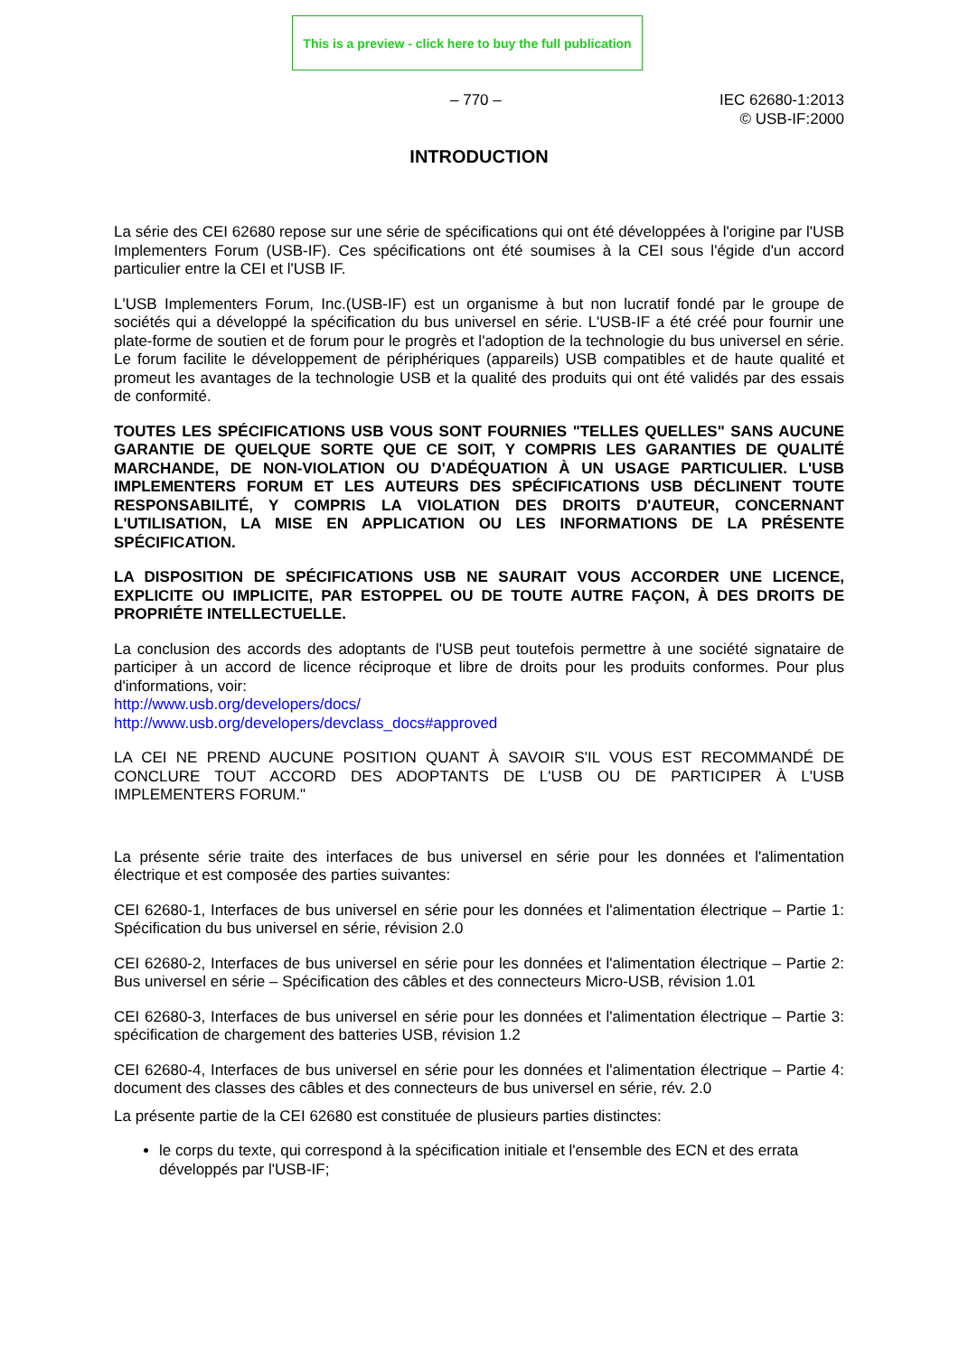This is a preview - click here to buy the full publication
– 770 – IEC 62680-1:2013
© USB-IF:2000
INTRODUCTION
La série des CEI 62680 repose sur une série de spécifications qui ont été développées à l'origine par l'USB Implementers Forum (USB-IF). Ces spécifications ont été soumises à la CEI sous l'égide d'un accord particulier entre la CEI et l'USB IF.
L'USB Implementers Forum, Inc.(USB-IF) est un organisme à but non lucratif fondé par le groupe de sociétés qui a développé la spécification du bus universel en série. L'USB-IF a été créé pour fournir une plate-forme de soutien et de forum pour le progrès et l'adoption de la technologie du bus universel en série. Le forum facilite le développement de périphériques (appareils) USB compatibles et de haute qualité et promeut les avantages de la technologie USB et la qualité des produits qui ont été validés par des essais de conformité.
TOUTES LES SPÉCIFICATIONS USB VOUS SONT FOURNIES "TELLES QUELLES" SANS AUCUNE GARANTIE DE QUELQUE SORTE QUE CE SOIT, Y COMPRIS LES GARANTIES DE QUALITÉ MARCHANDE, DE NON-VIOLATION OU D'ADÉQUATION À UN USAGE PARTICULIER. L'USB IMPLEMENTERS FORUM ET LES AUTEURS DES SPÉCIFICATIONS USB DÉCLINENT TOUTE RESPONSABILITÉ, Y COMPRIS LA VIOLATION DES DROITS D'AUTEUR, CONCERNANT L'UTILISATION, LA MISE EN APPLICATION OU LES INFORMATIONS DE LA PRÉSENTE SPÉCIFICATION.
LA DISPOSITION DE SPÉCIFICATIONS USB NE SAURAIT VOUS ACCORDER UNE LICENCE, EXPLICITE OU IMPLICITE, PAR ESTOPPEL OU DE TOUTE AUTRE FAÇON, À DES DROITS DE PROPRIÉTE INTELLECTUELLE.
La conclusion des accords des adoptants de l'USB peut toutefois permettre à une société signataire de participer à un accord de licence réciproque et libre de droits pour les produits conformes. Pour plus d'informations, voir:
http://www.usb.org/developers/docs/
http://www.usb.org/developers/devclass_docs#approved
LA CEI NE PREND AUCUNE POSITION QUANT À SAVOIR S'IL VOUS EST RECOMMANDÉ DE CONCLURE TOUT ACCORD DES ADOPTANTS DE L'USB OU DE PARTICIPER À L'USB IMPLEMENTERS FORUM."
La présente série traite des interfaces de bus universel en série pour les données et l'alimentation électrique et est composée des parties suivantes:
CEI 62680-1, Interfaces de bus universel en série pour les données et l'alimentation électrique – Partie 1: Spécification du bus universel en série, révision 2.0
CEI 62680-2, Interfaces de bus universel en série pour les données et l'alimentation électrique – Partie 2: Bus universel en série – Spécification des câbles et des connecteurs Micro-USB, révision 1.01
CEI 62680-3, Interfaces de bus universel en série pour les données et l'alimentation électrique – Partie 3: spécification de chargement des batteries USB, révision 1.2
CEI 62680-4, Interfaces de bus universel en série pour les données et l'alimentation électrique – Partie 4: document des classes des câbles et des connecteurs de bus universel en série, rév. 2.0
La présente partie de la CEI 62680 est constituée de plusieurs parties distinctes:
le corps du texte, qui correspond à la spécification initiale et l'ensemble des ECN et des errata développés par l'USB-IF;